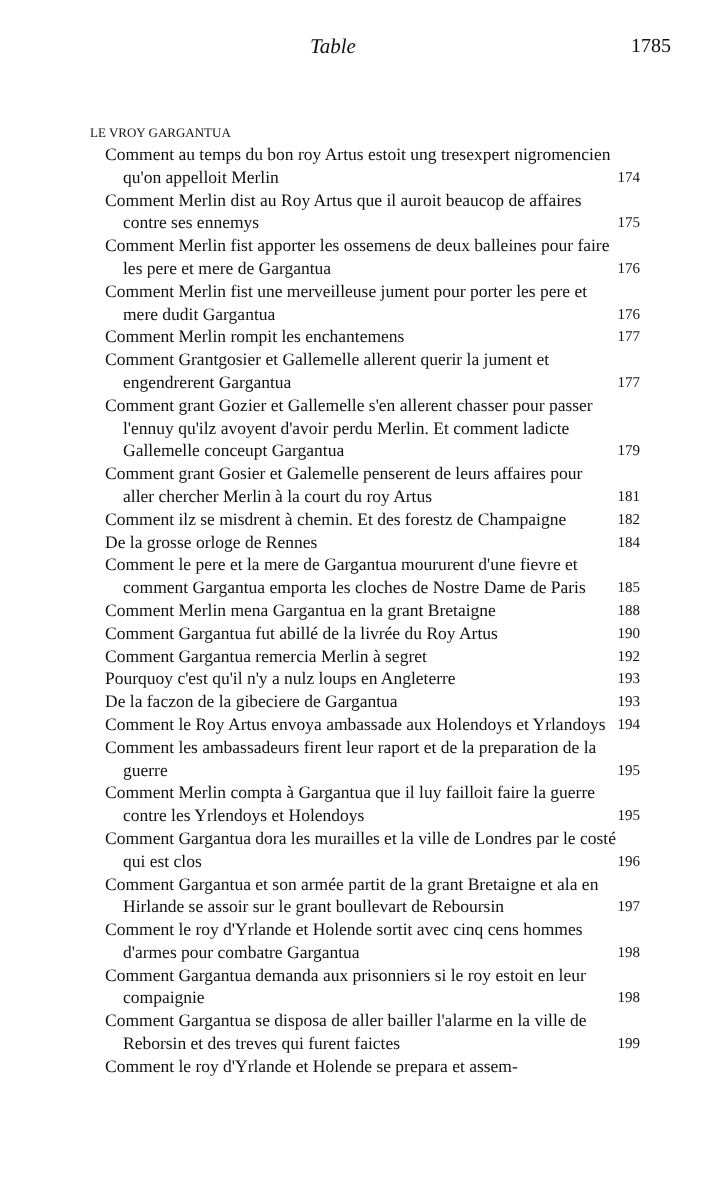Table 1785
LE VROY GARGANTUA
Comment au temps du bon roy Artus estoit ung tresexpert nigromencien qu'on appelloit Merlin
174
Comment Merlin dist au Roy Artus que il auroit beaucop de affaires contre ses ennemys
175
Comment Merlin fist apporter les ossemens de deux balleines pour faire les pere et mere de Gargantua
176
Comment Merlin fist une merveilleuse jument pour porter les pere et mere dudit Gargantua
176
Comment Merlin rompit les enchantemens
177
Comment Grantgosier et Gallemelle allerent querir la jument et engendrerent Gargantua
177
Comment grant Gozier et Gallemelle s'en allerent chasser pour passer l'ennuy qu'ilz avoyent d'avoir perdu Merlin. Et comment ladicte Gallemelle conceupt Gargantua
179
Comment grant Gosier et Galemelle penserent de leurs affaires pour aller chercher Merlin à la court du roy Artus
181
Comment ilz se misdrent à chemin. Et des forestz de Champaigne
182
De la grosse orloge de Rennes
184
Comment le pere et la mere de Gargantua moururent d'une fievre et comment Gargantua emporta les cloches de Nostre Dame de Paris
185
Comment Merlin mena Gargantua en la grant Bretaigne
188
Comment Gargantua fut abillé de la livrée du Roy Artus
190
Comment Gargantua remercia Merlin à segret
192
Pourquoy c'est qu'il n'y a nulz loups en Angleterre
193
De la faczon de la gibeciere de Gargantua
193
Comment le Roy Artus envoya ambassade aux Holendoys et Yrlandoys
194
Comment les ambassadeurs firent leur raport et de la preparation de la guerre
195
Comment Merlin compta à Gargantua que il luy failloit faire la guerre contre les Yrlendoys et Holendoys
195
Comment Gargantua dora les murailles et la ville de Londres par le costé qui est clos
196
Comment Gargantua et son armée partit de la grant Bretaigne et ala en Hirlande se assoir sur le grant boullevart de Reboursin
197
Comment le roy d'Yrlande et Holende sortit avec cinq cens hommes d'armes pour combatre Gargantua
198
Comment Gargantua demanda aux prisonniers si le roy estoit en leur compaignie
198
Comment Gargantua se disposa de aller bailler l'alarme en la ville de Reborsin et des treves qui furent faictes
199
Comment le roy d'Yrlande et Holende se prepara et assem-